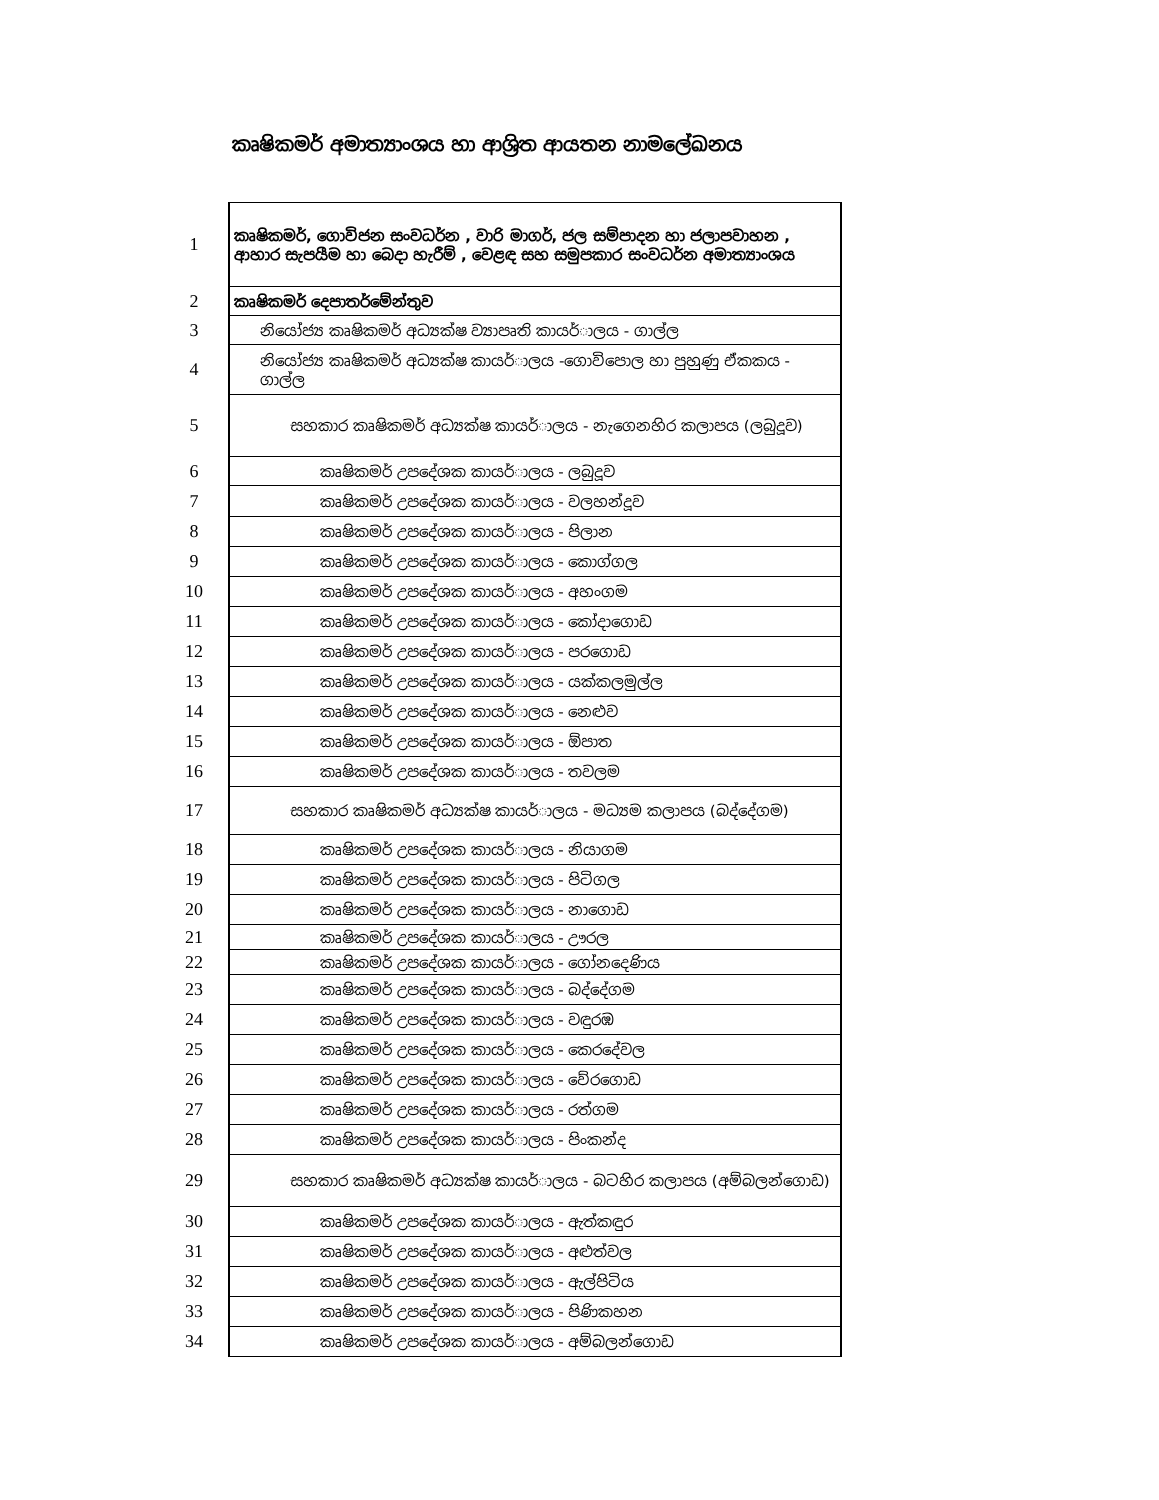කෘෂිකමර් අමාත්‍යාංශය හා ආශ්‍රිත ආයතන නාමලේඛනය
| 1 | කෘෂිකමර්, ගොවිජන සංවධර්න , වාරි මාගර්, ජල සම්පාදන හා ජලාපවාහන , ආහාර සැපයීම හා බෙදා හැරීම් , වෙළඳ සහ සමුපකාර සංවධර්න අමාත්‍යාංශය |
| 2 | කෘෂිකමර් දෙපාතර්මේන්තුව |
| 3 | නියෝජ්‍ය කෘෂිකමර් අධ්‍යක්ෂ ව්‍යාපෘති කායර්ාලය - ගාල්ල |
| 4 | නියෝජ්‍ය කෘෂිකමර් අධ්‍යක්ෂ කායර්ාලය -ගොවිපොල හා පුහුණු ඒකකය - ගාල්ල |
| 5 | සහකාර කෘෂිකමර් අධ්‍යක්ෂ කායර්ාලය - නැගෙනහිර කලාපය (ලබුදූව) |
| 6 | කෘෂිකමර් උපදේශක කායර්ාලය - ලබුදූව |
| 7 | කෘෂිකමර් උපදේශක කායර්ාලය - වලහන්දූව |
| 8 | කෘෂිකමර් උපදේශක කායර්ාලය - පිලාන |
| 9 | කෘෂිකමර් උපදේශක කායර්ාලය - කොග්ගල |
| 10 | කෘෂිකමර් උපදේශක කායර්ාලය - අහංගම |
| 11 | කෘෂිකමර් උපදේශක කායර්ාලය - කෝදාගොඩ |
| 12 | කෘෂිකමර් උපදේශක කායර්ාලය - පරගොඩ |
| 13 | කෘෂිකමර් උපදේශක කායර්ාලය - යක්කලමුල්ල |
| 14 | කෘෂිකමර් උපදේශක කායර්ාලය - නෙළුව |
| 15 | කෘෂිකමර් උපදේශක කායර්ාලය - ඕපාත |
| 16 | කෘෂිකමර් උපදේශක කායර්ාලය - තවලම |
| 17 | සහකාර කෘෂිකමර් අධ්‍යක්ෂ කායර්ාලය - මධ්‍යම කලාපය (බද්දේගම) |
| 18 | කෘෂිකමර් උපදේශක කායර්ාලය - නියාගම |
| 19 | කෘෂිකමර් උපදේශක කායර්ාලය - පිටිගල |
| 20 | කෘෂිකමර් උපදේශක කායර්ාලය - නාගොඩ |
| 21 | කෘෂිකමර් උපදේශක කායර්ාලය - ඌරල |
| 22 | කෘෂිකමර් උපදේශක කායර්ාලය - ගෝනදෙණිය |
| 23 | කෘෂිකමර් උපදේශක කායර්ාලය - බද්දේගම |
| 24 | කෘෂිකමර් උපදේශක කායර්ාලය - වඳුරඹ |
| 25 | කෘෂිකමර් උපදේශක කායර්ාලය - කෙරදේවල |
| 26 | කෘෂිකමර් උපදේශක කායර්ාලය - වේරගොඩ |
| 27 | කෘෂිකමර් උපදේශක කායර්ාලය - රත්ගම |
| 28 | කෘෂිකමර් උපදේශක කායර්ාලය - පිංකන්ද |
| 29 | සහකාර කෘෂිකමර් අධ්‍යක්ෂ කායර්ාලය - බටහිර කලාපය (අම්බලන්ගොඩ) |
| 30 | කෘෂිකමර් උපදේශක කායර්ාලය - ඇත්කඳුර |
| 31 | කෘෂිකමර් උපදේශක කායර්ාලය - අළුත්වල |
| 32 | කෘෂිකමර් උපදේශක කායර්ාලය - ඇල්පිටිය |
| 33 | කෘෂිකමර් උපදේශක කායර්ාලය - පිණිකහන |
| 34 | කෘෂිකමර් උපදේශක කායර්ාලය - අම්බලන්ගොඩ |